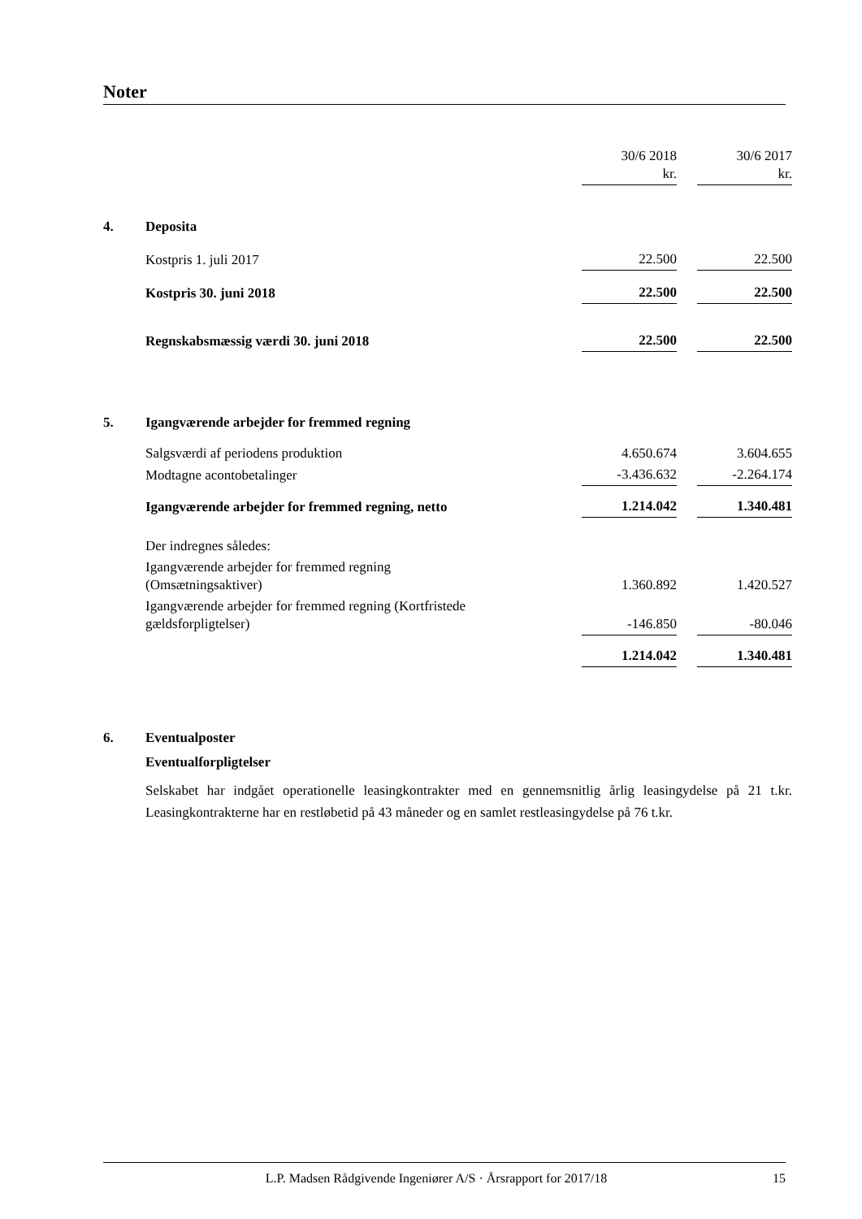Noter
| | | 30/6 2018 kr. | | 30/6 2017 kr. |
| 4. | Deposita | | | |
| | Kostpris 1. juli 2017 | 22.500 | | 22.500 |
| | Kostpris 30. juni 2018 | 22.500 | | 22.500 |
| | Regnskabsmæssig værdi 30. juni 2018 | 22.500 | | 22.500 |
| 5. | Igangværende arbejder for fremmed regning | | | |
| | Salgsværdi af periodens produktion | 4.650.674 | | 3.604.655 |
| | Modtagne acontobetalinger | -3.436.632 | | -2.264.174 |
| | Igangværende arbejder for fremmed regning, netto | 1.214.042 | | 1.340.481 |
| | Der indregnes således: | | | |
| | Igangværende arbejder for fremmed regning (Omsætningsaktiver) | 1.360.892 | | 1.420.527 |
| | Igangværende arbejder for fremmed regning (Kortfristede gældsforpligtelser) | -146.850 | | -80.046 |
| | | 1.214.042 | | 1.340.481 |
| 6. | Eventualposter | | | |
| | Eventualforpligtelser | | | |
| | Selskabet har indgået operationelle leasingkontrakter med en gennemsnitlig årlig leasingydelse på 21 t.kr. Leasingkontrakterne har en restløbetid på 43 måneder og en samlet restleasingydelse på 76 t.kr. | | | |
L.P. Madsen Rådgivende Ingeniører A/S · Årsrapport for 2017/18 15